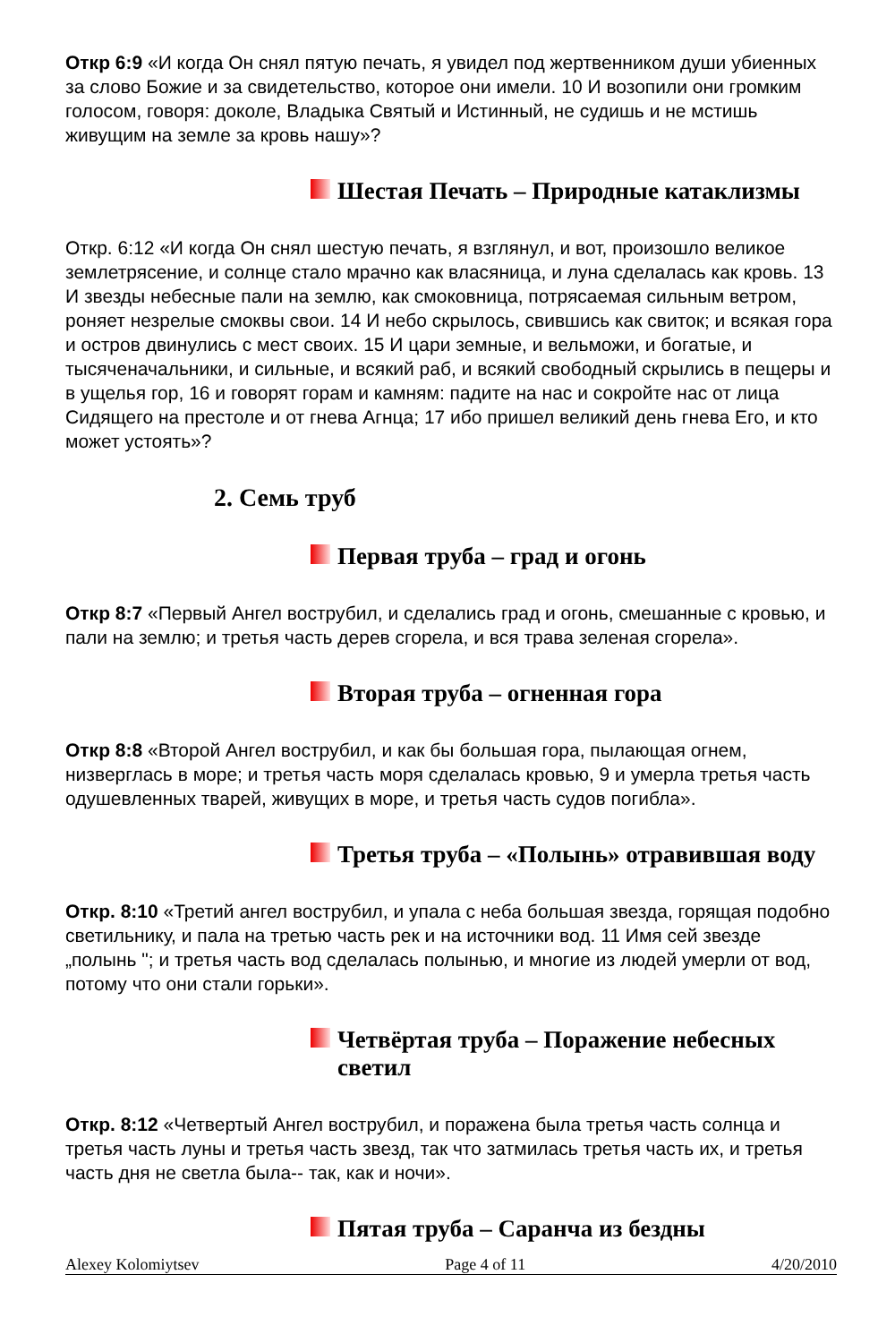Откр 6:9 «И когда Он снял пятую печать, я увидел под жертвенником души убиенных за слово Божие и за свидетельство, которое они имели. 10 И возопили они громким голосом, говоря: доколе, Владыка Святый и Истинный, не судишь и не мстишь живущим на земле за кровь нашу»?
Шестая Печать – Природные катаклизмы
Откр. 6:12 «И когда Он снял шестую печать, я взглянул, и вот, произошло великое землетрясение, и солнце стало мрачно как власяница, и луна сделалась как кровь. 13 И звезды небесные пали на землю, как смоковница, потрясаемая сильным ветром, роняет незрелые смоквы свои. 14 И небо скрылось, свившись как свиток; и всякая гора и остров двинулись с мест своих. 15 И цари земные, и вельможи, и богатые, и тысяченачальники, и сильные, и всякий раб, и всякий свободный скрылись в пещеры и в ущелья гор, 16 и говорят горам и камням: падите на нас и сокройте нас от лица Сидящего на престоле и от гнева Агнца; 17 ибо пришел великий день гнева Его, и кто может устоять»?
2. Семь труб
Первая труба – град и огонь
Откр 8:7 «Первый Ангел вострубил, и сделались град и огонь, смешанные с кровью, и пали на землю; и третья часть дерев сгорела, и вся трава зеленая сгорела».
Вторая труба – огненная гора
Откр 8:8 «Второй Ангел вострубил, и как бы большая гора, пылающая огнем, низверглась в море; и третья часть моря сделалась кровью, 9 и умерла третья часть одушевленных тварей, живущих в море, и третья часть судов погибла».
Третья труба – «Полынь» отравившая воду
Откр. 8:10 «Третий ангел вострубил, и упала с неба большая звезда, горящая подобно светильнику, и пала на третью часть рек и на источники вод. 11 Имя сей звезде „полынь "; и третья часть вод сделалась полынью, и многие из людей умерли от вод, потому что они стали горьки».
Четвёртая труба – Поражение небесных светил
Откр. 8:12 «Четвертый Ангел вострубил, и поражена была третья часть солнца и третья часть луны и третья часть звезд, так что затмилась третья часть их, и третья часть дня не светла была-- так, как и ночи».
Пятая труба – Саранча из бездны
Alexey Kolomiytsev Page 4 of 11 4/20/2010